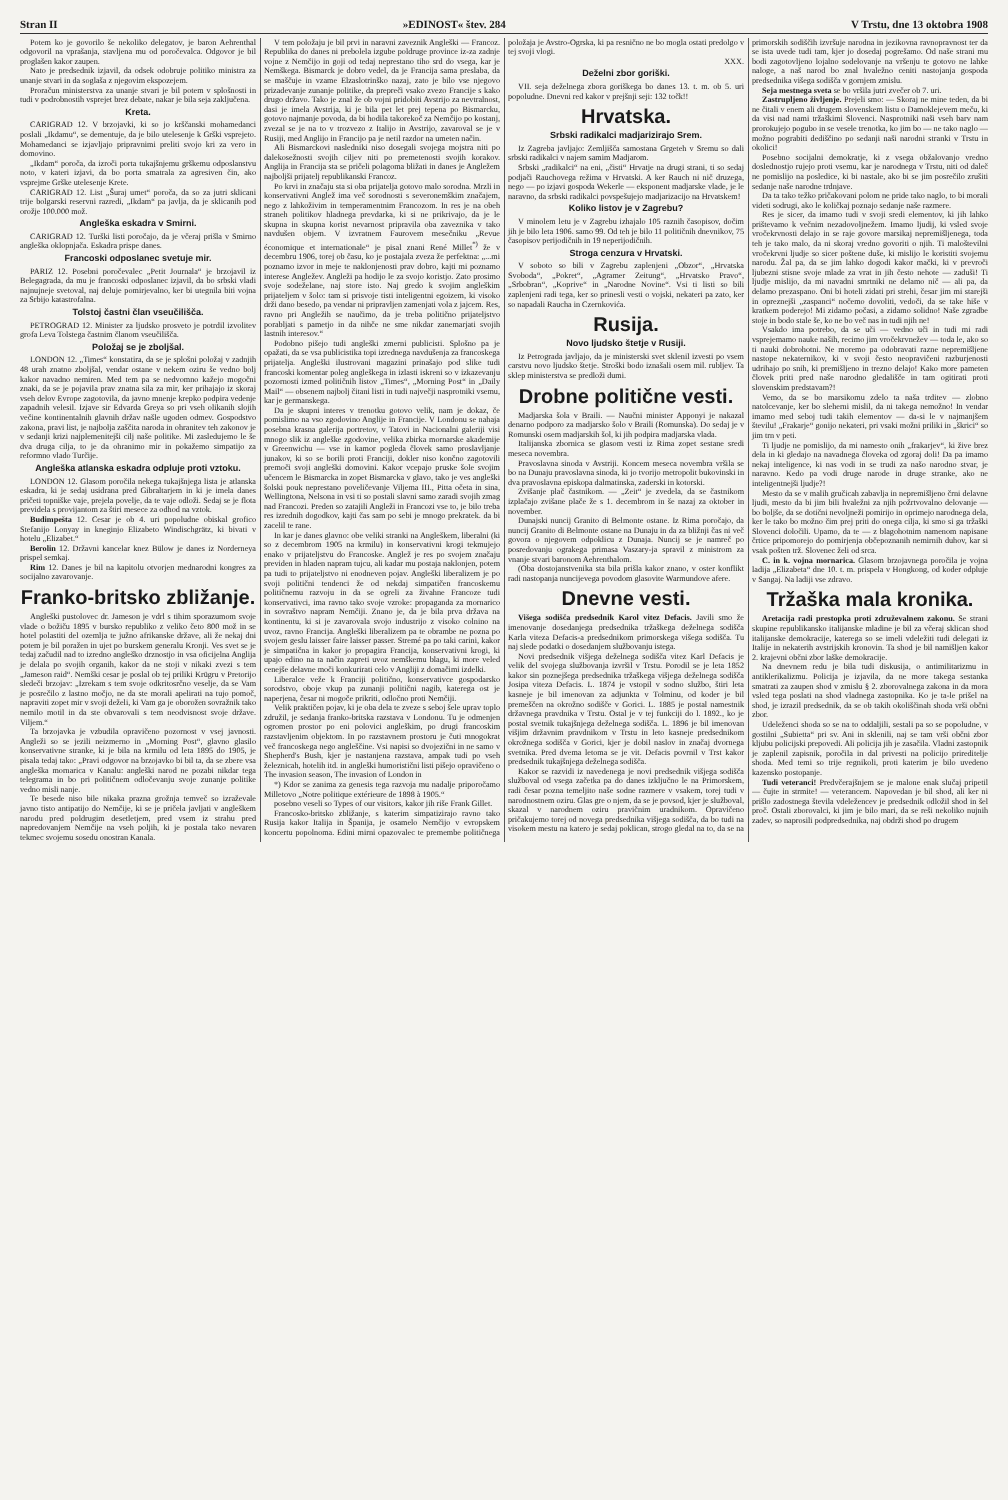Stran II »EDINOST« štev. 284 V Trstu, dne 13 oktobra 1908
Potem ko je govorilo še nekoliko delegatov, je baron Aehrenthal odgovoril na vprašanja, stavljena mu od poročevalca. Odgovor je bil proglašen kakor zaupen.
Nato je predsednik izjavil, da odsek odobruje politiko ministra za unanje stvari in da soglaša z njegovim ekspozejem.
Proračun ministerstva za unanje stvari je bil potem v splošnosti in tudi v podrobnostih vsprejet brez debate, nakar je bila seja zaključena.
Kreta.
CARIGRAD 12. V brzojavki, ki so jo krščanski mohamedanci poslali „Ikdamu“, se dementuje, da je bilo utelesenje k Grški vsprejeto. Mohamedanci se izjavljajo pripravnimi preliti svojo kri za vero in domovino.
„Ikdam“ poroča, da izroči porta tukajšnjemu grškemu odposlanstvu noto, v kateri izjavi, da bo porta smatrala za agresiven čin, ako vsprejme Grške utelesenje Krete.
CARIGRAD 12. List „Šuraj umet“ poroča, da so za jutri sklicani trije bolgarski reservni razredi, „Ikdam“ pa javlja, da je sklicanih pod orožje 100.000 mož.
Angleška eskadra v Smirni.
CARIGRAD 12. Turški listi poročajo, da je včeraj prišla v Smirno angleška oklopnjača. Eskadra prispe danes.
Francoski odposlanec svetuje mir.
PARIZ 12. Posebni poročevalec „Petit Journala“ je brzojavil iz Belegagrada, da mu je francoski odposlanec izjavil, da bo srbski vladi najnujneje svetoval, naj deluje pomirjevalno, ker bi utegnila biti vojna za Srbijo katastrofalna.
Tolstoj častni član vseučilišča.
PETROGRAD 12. Minister za ljudsko prosveto je potrdil izvolitev grofa Leva Tolstega častnim članom vseučilišča.
Položaj se je zboljšal.
LONDON 12. „Times“ konstatira, da se je splošni položaj v zadnjih 48 urah znatno zboljšal, vendar ostane v nekem oziru še vedno bolj kakor navadno nemiren. Med tem pa se nedvomno kažejo mogočni znaki, da se je pojavila prav znatna sila za mir, ker prihajajo iz skoraj vseh delov Evrope zagotovila, da javno mnenje krepko podpira vedenje zapadnih velesil. Izjave sir Edvarda Greya so pri vseh olikanih slojih večine kontinentalnih glavnih držav našle ugoden odmev. Gospodstvo zakona, pravi list, je najbolja zaščita naroda in ohranitev teh zakonov je v sedanji krizi najplemenitejši cilj naše politike. Mi zasledujemo le še dva druga cilja, to je da ohranimo mir in pokažemo simpatijo za reformno vlado Turčije.
Angleška atlanska eskadra odpluje proti vztoku.
LONDON 12. Glasom poročila nekega tukajšnjega lista je atlanska eskadra, ki je sedaj usidrana pred Gibraltarjem in ki je imela danes pričeti topniške vaje, prejela povelje, da te vaje odloži. Sedaj se je flota previdela s provijantom za štiri mesece za odhod na vztok.
Budimpešta 12. Cesar je ob 4. uri popoludne obiskal grofico Stefanijo Lonyay in kneginjo Elizabeto Windischgrätz, ki bivati v hotelu „Elizabet.“
Berolin 12. Državni kancelar knez Bülow je danes iz Norderneya prispel semkaj.
Rim 12. Danes je bil na kapitolu otvorjen mednarodni kongres za socijalno zavarovanje.
Franko-britsko zbližanje.
Angleški pustolovec dr. Jameson je vdrl s tihim sporazumom svoje vlade o božiču 1895 v bursko republiko z veliko četo 800 mož in se hotel polastiti del ozemlja te južno afrikanske države, ali že nekaj dni potem je bil poražen in ujet po burskem generalu Kronji. Ves svet se je tedaj začudil nad to izredno angleško drznostjo in vsa oficijelna Anglija je delala po svojih organih, kakor da ne stoji v nikaki zvezi s tem „Jameson raid“. Nemški cesar je poslal ob tej priliki Krügru v Pretorijo sledeči brzojav: „Izrekam s tem svoje odkritosrčno veselje, da se Vam je posrečilo z lastno močjo, ne da ste morali apelirati na tujo pomoč, napraviti zopet mir v svoji deželi, ki Vam ga je oborožen sovražnik tako nemilo motil in da ste obvarovali s tem neodvisnost svoje države. Viljem.“
Ta brzojavka je vzbudila opravičeno pozornost v vsej javnosti. Angleži so se jezili neizmerno in „Morning Post“, glavno glasilo konservativne stranke, ki je bila na krmilu od leta 1895 do 1905, je pisala tedaj tako: „Pravi odgovor na brzojavko bi bil ta, da se zbere vsa angleška mornarica v Kanalu: angleški narod ne pozabi nikdar tega telegrama in bo pri političnem odločevanju svoje zunanje politike vedno misli nanje.
Te besede niso bile nikaka prazna grožnja temveč so izraževale javno tisto antipatijo do Nemčije, ki se je pričela javljati v angleškem narodu pred poldrugim desetletjem, pred vsem iz strahu pred napredovanjem Nemčije na vseh poljih, ki je postala tako nevaren tekmec svojemu sosedu onostran Kanala.
V tem položaju je bil prvi in naravni zaveznik Angleški — Francoz. Republika do danes ni prebolela izgube poldruge province iz-za zadnje vojne z Nemčijo in goji od tedaj neprestano tiho srd do vsega, kar je Nemškega. Bismarck je dobro vedel, da je Francija sama preslaba, da se maščuje in vzame Elzaslotrinško nazaj, zato je bilo vse njegovo prizadevanje zunanje politike, da prepreči vsako zvezo Francije s kako drugo državo. Tako je znal že ob vojni pridobiti Avstrijo za nevtralnost, dasi je imela Avstrija, ki je bila pet let prej tepena po Bismarcku, gotovo najmanje povoda, da bi hodila takorekoč za Nemčijo po kostanj, zvezal se je na to v trozvezo z Italijo in Avstrijo, zavaroval se je v Rusiji, med Anglijo in Francijo pa je netil razdor na umeten način.
Ali Bismarckovi nasledniki niso dosegali svojega mojstra niti po dalekosežnosti svojih ciljev niti po premetenosti svojih korakov. Anglija in Francija sta se pričeli polagoma bližati in danes je Angležem najboljši prijatelj republikanski Francoz.
Po krvi in značaju sta si oba prijatelja gotovo malo sorodna. Mrzli in konservativni Anglež ima več sorodnosti s severonemškim značajem, nego z lahkoživim in temperamentnim Francozom. In res je na obeh straneh politikov hladnega prevdarka, ki si ne prikrivajo, da je le skupna in skupna korist nevarnost pripravila oba zaveznika v tako navdušen objem. V izvratnem Faurovem mesečniku „Revue économique et internationale“ je pisal znani René Millet<sup>*)</sup> že v decembru 1906, torej ob času, ko je postajala zveza že perfektna: „...mi poznamo izvor in meje te naklonjenosti prav dobro, kajti mi poznamo interese Angležev. Angleži pa hodijo le za svojo koristjo. Zato prosimo svoje sodeželane, naj store isto. Naj gredo k svojim angleškim prijateljem v šolo: tam si prisvoje tisti inteligentni egoizem, ki visoko drži dano besedo, pa vendar ni pripravljen zamenjati vola z jajcem. Res, ravno pri Angležih se naučimo, da je treba politično prijateljstvo porabljati s pametjo in da nihče ne sme nikdar zanemarjati svojih lastnih interesov.“
Podobno pišejo tudi angleški zmerni publicisti. Splošno pa je opažati, da se vsa publicistika topi izrednega navdušenja za francoskega prijatelja. Angleški ilustrovani magazini prinašajo pod slike tudi francoski komentar poleg angleškega in izlasti iskreni so v izkazevanju pozornosti izmed političnih listov „Times“, „Morning Post“ in „Daily Mail“ — obsenem najbolj čitani listi in tudi največji nasprotniki vsemu, kar je germanskega.
Da je skupni interes v trenotku gotovo velik, nam je dokaz, če pomislimo na vso zgodovino Anglije in Francije. V Londonu se nahaja posebna krasna galerija portretov, v Tatovi in Nacionalni galeriji visi mnogo slik iz angleške zgodovine, velika zbirka mornarske akademije v Greenwichu — vse in kamor pogleda človek samo proslavljanje junakov, ki so se borili proti Franciji, dokler niso končno zagotovili premoči svoji angleški domovini. Kakor vcepajo pruske šole svojim učencem le Bismarcka in zopet Bismarcka v glavo, tako je ves angleški šolski pouk neprestano poveličevanje Viljema III., Pitta očeta in sina, Wellingtona, Nelsona in vsi ti so postali slavni samo zaradi svojih zmag nad Francozi. Preden so zatajili Angleži in Francozi vse to, je bilo treba res izrednih dogodkov, kajti čas sam po sebi je mnogo prekratek. da bi zacelil te rane.
In kar je danes glavno: obe veliki stranki na Angleškem, liberalni (ki so z decembrom 1905 na krmilu) in konservativni krogi tekmujejo enako v prijateljstvu do Francoske. Anglež je res po svojem značaju previden in hladen napram tujcu, ali kadar mu postaja naklonjen, potem pa tudi to prijateljstvo ni enodneven pojav. Angleški liberalizem je po svoji politični tendenci že od nekdaj simpatičen francoskemu političnemu razvoju in da se ogreli za živahne Francoze tudi konservativci, ima ravno tako svoje vzroke: propaganda za mornarico in sovraštvo napram Nemčiji. Znano je, da je bila prva država na kontinentu, ki si je zavarovala svojo industrijo z visoko colnino na uvoz, ravno Francija. Angleški liberalizem pa te obrambe ne pozna po svojem geslu laisser faire laisser passer. Stremé pa po taki carini, kakor je simpatična in kakor jo propagira Francija, konservativni krogi, ki upajo edino na ta način zapreti uvoz nemškemu blagu, ki more veled cenejše delavne moči konkurirati celo v Angliji z domačimi izdelki.
Liberalce veže k Franciji politično, konservativce gospodarsko sorodstvo, oboje vkup pa zunanji politični nagib, katerega ost je naperjena, česar ni mogoče prikriti, odločno proti Nemčiji.
Velik praktičen pojav, ki je oba dela te zveze s seboj šele uprav toplo združil, je sedanja franko-britska razstava v Londonu. Tu je odmenjen ogromen prostor po eni polovici angleškim, po drugi francoskim razstavljenim objektom. In po razstavnem prostoru je čuti mnogokrat več francoskega nego angleščine. Vsi napisi so dvojezični in ne samo v Shepherd's Bush, kjer je nastanjena razstava, ampak tudi po vseh železnicah, hotelih itd. in angleški humoristični listi pišejo opravičeno o The invasion season, The invasion of London in
*) Kdor se zanima za genesis tega razvoja mu nadalje priporočamo Milletovo „Notre politique extérieure de 1898 à 1905.“
posebno veseli so Types of our visitors, kakor jih riše Frank Gillet.
Francosko-britsko zbližanje, s katerim simpatizirajo ravno tako Rusija kakor Italija in Španija, je osamelo Nemčijo v evropskem koncertu popolnoma. Edini mirni opazovalec te premembe političnega položaja je Avstro-Ogrska, ki pa resnično ne bo mogla ostati predolgo v tej svoji vlogi.
XXX.
Deželni zbor goriški.
VII. seja deželnega zbora goriškega bo danes 13. t. m. ob 5. uri popoludne. Dnevni red kakor v prejšnji seji: 132 točk!!
Hrvatska.
Srbski radikalci madjarizirajo Srem.
Iz Zagreba javljajo: Zemljišča samostana Grgeteh v Sremu so dali srbski radikalci v najem samim Madjarom.
Srbski „radikalci“ na eni, „čisti“ Hrvatje na drugi strani, ti so sedaj podjači Rauchovega režima v Hrvatski. A ker Rauch ni nič druzega, nego — po izjavi gospoda Wekerle — eksponent madjarske vlade, je le naravno, da srbski radikalci povspešujejo madjarizacijo na Hrvatskem!
Koliko listov je v Zagrebu?
V minolem letu je v Zagrebu izhajalo 105 raznih časopisov, dočim jih je bilo leta 1906. samo 99. Od teh je bilo 11 političnih dnevnikov, 75 časopisov perijodičnih in 19 neperijodičnih.
Stroga cenzura v Hrvatski.
V soboto so bili v Zagrebu zaplenjeni „Obzor“, „Hrvatska Svoboda“, „Pokret“, „Agramer Zeitung“, „Hrvatsko Pravo“, „Srbobran“, „Koprive“ in „Narodne Novine“. Vsi ti listi so bili zaplenjeni radi tega, ker so prinesli vesti o vojski, nekateri pa zato, ker so napadali Raucha in Czernkovića.
Rusija.
Novo ljudsko štetje v Rusiji.
Iz Petrograda javljajo, da je ministerski svet sklenil izvesti po vsem carstvu novo ljudsko štetje. Stroški bodo iznašali osem mil. rubljev. Ta sklep ministerstva se predloži dumi.
Drobne politične vesti.
Madjarska šola v Braili. — Naučni minister Apponyi je nakazal denarno podporo za madjarsko šolo v Braili (Romunska). Do sedaj je v Romunski osem madjarskih šol, ki jih podpira madjarska vlada.
Italijanska zbornica se glasom vesti iz Rima zopet sestane sredi meseca novembra.
Pravoslavna sinoda v Avstriji. Koncem meseca novembra vršila se bo na Dunaju pravoslavna sinoda, ki jo tvorijo metropolit bukovinski in dva pravoslavna episkopa dalmatinska, zaderski in kotorski.
Zvišanje plač častnikom. — „Zeit“ je zvedela, da se častnikom izplačajo zvišane plače že s 1. decembrom in še nazaj za oktober in november.
Dunajski nuncij Granito di Belmonte ostane. Iz Rima poročajo, da nuncij Granito di Belmonte ostane na Dunaju in da za bližnji čas ni več govora o njegovem odpoklicu z Dunaja. Nuncij se je namreč po posredovanju ograkega primasa Vaszary-ja spravil z ministrom za vnanje stvari baronom Aehrenthalom.
(Oba dostojanstvenika sta bila prišla kakor znano, v oster konflikt radi nastopanja nuncijevega povodom glasovite Warmundove afere.
Dnevne vesti.
Višega sodišča predsednik Karol vitez Defacis. Javili smo že imenovanje dosedanjega predsednika tržaškega deželnega sodišča Karla viteza Defacis-a predsednikom primorskega višega sodišča. Tu naj slede podatki o dosedanjem službovanju istega.
Novi predsednik višjega deželnega sodišča vitez Karl Defacis je velik del svojega službovanja izvršil v Trstu. Porodil se je leta 1852 kakor sin poznejšega predsednika tržaškega višjega deželnega sodišča Josipa viteza Defacis. L. 1874 je vstopil v sodno službo, štiri leta kasneje je bil imenovan za adjunkta v Tolminu, od koder je bil premeščen na okrožno sodišče v Gorici. L. 1885 je postal namestnik državnega pravdnika v Trstu. Ostal je v tej funkciji do l. 1892., ko je postal svetnik tukajšnjega deželnega sodišča. L. 1896 je bil imenovan višjim državnim pravdnikom v Trstu in leto kasneje predsednikom okrožnega sodišča v Gorici, kjer je dobil naslov in značaj dvornega svetnika. Pred dvema letoma se je vit. Defacis povrnil v Trst kakor predsednik tukajšnjega deželnega sodišča.
Kakor se razvidi iz navedenega je novi predsednik višjega sodišča služboval od vsega začetka pa do danes izključno le na Primorskem, radi česar pozna temeljito naše sodne razmere v vsakem, torej tudi v narodnostnem oziru. Glas gre o njem, da se je povsod, kjer je služboval, skazal v narodnem oziru pravičnim uradnikom. Opravičeno pričakujemo torej od novega predsednika višjega sodišča, da bo tudi na visokem mestu na katero je sedaj poklican, strogo gledal na to, da se na primorskih sodiščih izvršuje narodna in jezikovna ravnopravnost ter da se ista uvede tudi tam, kjer jo dosedaj pogrešamo. Od naše strani mu bodi zagotovljeno lojalno sodelovanje na vršenju te gotovo ne lahke naloge, a naš narod bo znal hvaležno ceniti nastojanja gospoda predsednika višega sodišča v gornjem zmislu.
Seja mestnega sveta se bo vršila jutri zvečer ob 7. uri.
Zastrupljeno življenje. Prejeli smo: — Skoraj ne mine teden, da bi ne čitali v enem ali drugem slovenskem listu o Damoklejevem meču, ki da visi nad nami tržaškimi Slovenci. Nasprotniki naši vseh barv nam prorokujejo pogubo in se vesele trenotka, ko jim bo — ne tako naglo — možno pograbiti dediščino po sedanji naši narodni stranki v Trstu in okolici!
Posebno socijalni demokratje, ki z vsega obžalovanjo vredno doslednostjo rujejo proti vsemu, kar je narodnega v Trstu, niti od daleč ne pomislijo na posledice, ki bi nastale, ako bi se jim posrečilo zrušiti sedanje naše narodne trdnjave.
Da ta tako težko pričakovani polom ne pride tako naglo, to bi morali videti sodrugi, ako le količkaj poznajo sedanje naše razmere.
Res je sicer, da imamo tudi v svoji sredi elementov, ki jih lahko prištevamo k večnim nezadovoljnežem. Imamo ljudij, ki vsled svoje vročekrvnosti delajo in se raje govore marsikaj nepremišljenega, toda teh je tako malo, da ni skoraj vredno govoriti o njih. Ti maloštevilni vročekrvni ljudje so sicer poštene duše, ki mislijo le koristiti svojemu narodu. Žal pa, da se jim lahko dogodi kakor mački, ki v prevroči ljubezni stisne svoje mlade za vrat in jih često nehote — zaduši! Ti ljudje mislijo, da mi navadni smrtniki ne delamo nič — ali pa, da delamo prezaspano. Oni bi hoteli zidati pri strehi, česar jim mi starejši in opreznejši „zaspanci“ nočemo dovoliti, vedoči, da se take hiše v kratkem poderejo! Mi zidamo počasi, a zidamo solidno! Naše zgradbe stoje in bodo stale še, ko ne bo več nas in tudi njih ne!
Vsakdo ima potrebo, da se uči — vedno uči in tudi mi radi vsprejemamo nauke naših, recimo jim vročekrvnežev — toda le, ako so ti nauki dobrohotni. Ne moremo pa odobravati razne nepremišljene nastope nekaternikov, ki v svoji često neopravičeni razburjenosti udrihajo po snih, ki premišljeno in trezno delajo! Kako more pameten človek priti pred naše narodno gledališče in tam ogitirati proti slovenskim predstavam?!
Vemo, da se bo marsikomu zdelo ta naša trditev — zlobno natolcevanje, ker bo sleherni mislil, da ni takega nemožno! In vendar imamo med seboj tudi takih elementov — da-si le v najmanjšem številu! „Frakarje“ gonijo nekateri, pri vsaki možni priliki in „škrici“ so jim trn v peti.
Ti ljudje ne pomislijo, da mi namesto onih „frakarjev“, ki žive brez dela in ki gledajo na navadnega človeka od zgoraj doli! Da pa imamo nekaj inteligence, ki nas vodi in se trudi za našo narodno stvar, je naravno. Kedo pa vodi druge narode in druge stranke, ako ne inteligentnejši ljudje?!
Mesto da se v malih gručicah zabavlja in nepremišljeno črni delavne ljudi, mesto da bi jim bili hvaležni za njih požrtvovalno delovanje — bo boljše, da se dotični nevoljneži pomirijo in oprimejo narodnega dela, ker le tako bo možno čim prej priti do onega cilja, ki smo si ga tržaški Slovenci določili. Upamo, da te — z blagohotnim namenom napisane črtice pripomorejo do pomirjenja občepoznanih nemirnih duhov, kar si vsak pošten trž. Slovenec želi od srca.
C. in k. vojna mornarica. Glasom brzojavnega poročila je vojna ladija „Elizabeta“ dne 10. t. m. prispela v Hongkong, od koder odpluje v Sangaj. Na ladiji vse zdravo.
Tržaška mala kronika.
Aretacija radi prestopka proti združevalnem zakonu. Se strani skupine republikansko italijanske mladine je bil za včeraj sklican shod italijanske demokracije, katerega so se imeli vdeležiti tudi delegati iz Italije in nekaterih avstrijskih kronovin. Ta shod je bil namišljen kakor 2. krajevni občni zbor laške demokracije.
Na dnevnem redu je bila tudi diskusija, o antimilitarizmu in antiklerikalizmu. Policija je izjavila, da ne more takega sestanka smatrati za zaupen shod v zmislu § 2. zborovalnega zakona in da mora vsled tega poslati na shod vladnega zastopnika. Ko je ta-le prišel na shod, je izrazil predsednik, da se ob takih okoliščinah shoda vrši občni zbor.
Udeleženci shoda so se na to oddaljili, sestali pa so se popoludne, v gostilni „Subietta“ pri sv. Ani in sklenili, naj se tam vrši občni zbor kljubu policijski prepovedi. Ali policija jih je zasačila. Vladni zastopnik je zaplenil zapisnik, poročila in dal privesti na policijo prireditelje shoda. Med temi so trije regnikoli, proti katerim je bilo uvedeno kazensko postopanje.
Tudi veteranci! Predvčerajšnjem se je malone enak slučaj pripetil — čujte in strmite! — veterancem. Napovedan je bil shod, ali ker ni prišlo zadostnega števila vdeležencev je predsednik odložil shod in šel proč. Ostali zborovalci, ki jim je bilo mari, da se reši nekoliko nujnih zadev, so naprosili podpredsednika, naj obdrži shod po drugem